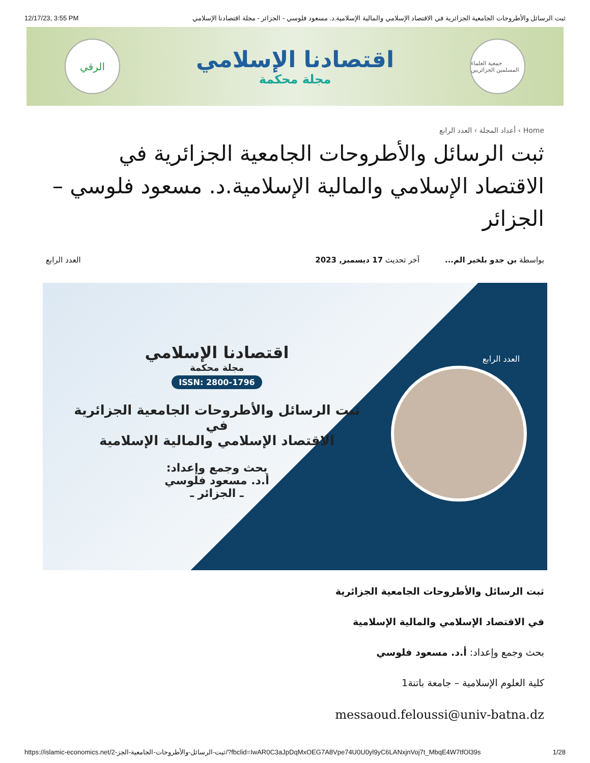12/17/23, 3:55 PM ثبت الرسائل والأطروحات الجامعية الجزائرية في الاقتصاد الإسلامي والمالية الإسلامية.د. مسعود فلوسي - الجزائر - مجلة اقتصادنا الإسلامي
الرقي
اقتصادنا الإسلامي
مجلة محكمة
جمعية العلماء المسلمين الجزائريين
Home › أعداد المجلة › العدد الرابع
ثبت الرسائل والأطروحات الجامعية الجزائرية في الاقتصاد الإسلامي والمالية الإسلامية.د. مسعود فلوسي – الجزائر
بواسطة بن جدو بلخير الم... آخر تحديث 17 ديسمبر, 2023
العدد الرابع
العدد الرابع
اقتصادنا الإسلامي
مجلة محكمة
ISSN: 2800-1796
ثبت الرسائل والأطروحات الجامعية الجزائرية في
الاقتصاد الإسلامي والمالية الإسلامية
بحث وجمع وإعداد:
أ.د. مسعود فلوسي
ـ الجزائر ـ
ثبت الرسائل والأطروحات الجامعية الجزائرية
في الاقتصاد الإسلامي والمالية الإسلامية
بحث وجمع وإعداد: أ.د. مسعود فلوسي
كلية العلوم الإسلامية – جامعة باتنة1
messaoud.feloussi@univ-batna.dz
https://islamic-economics.net/2-ثبت-الرسائل-والأطروحات-الجامعية-الجز/?fbclid=IwAR0C3aJpDqMxOEG7A8Vpe74U0U0yl9yC6LANxjnVoj7t_MbqE4W7tfOl39s 1/28